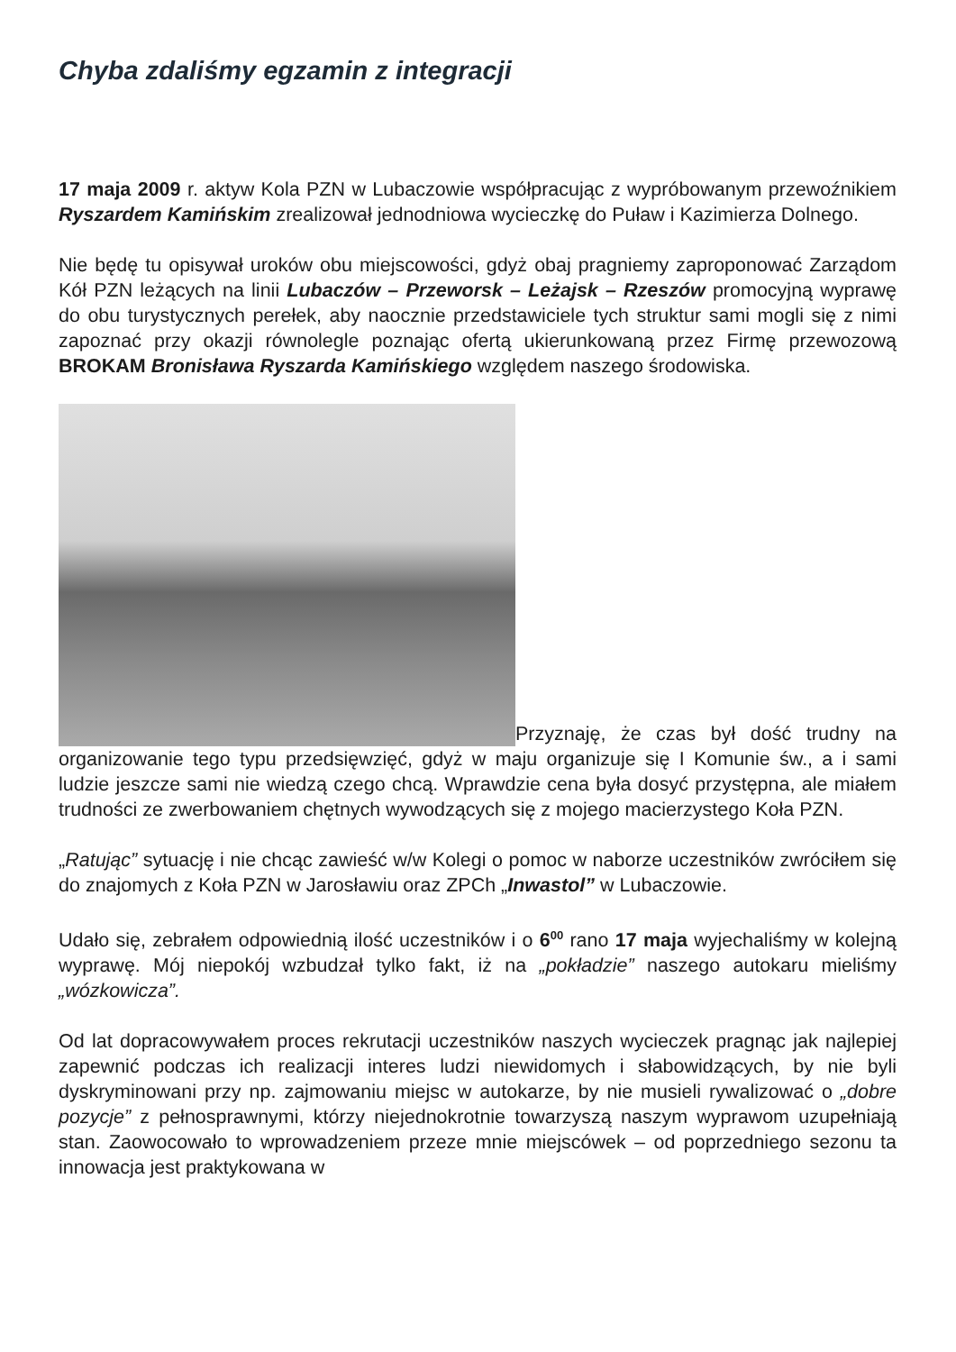Chyba zdaliśmy egzamin z integracji
17 maja 2009 r. aktyw Kola PZN w Lubaczowie współpracując z wypróbowanym przewoźnikiem Ryszardem Kamińskim zrealizował jednodniowa wycieczkę do Puław i Kazimierza Dolnego.
Nie będę tu opisywał uroków obu miejscowości, gdyż obaj pragniemy zaproponować Zarządom Kół PZN leżących na linii Lubaczów – Przeworsk – Leżajsk – Rzeszów promocyjną wyprawę do obu turystycznych perełek, aby naocznie przedstawiciele tych struktur sami mogli się z nimi zapoznać przy okazji równolegle poznając ofertą ukierunkowaną przez Firmę przewozową BROKAM Bronisława Ryszarda Kamińskiego względem naszego środowiska.
Przyznaję, że czas był dość trudny na organizowanie tego typu przedsięwzięć, gdyż w maju organizuje się I Komunie św., a i sami ludzie jeszcze sami nie wiedzą czego chcą. Wprawdzie cena była dosyć przystępna, ale miałem trudności ze zwerbowaniem chętnych wywodzących się z mojego macierzystego Koła PZN.
„Ratując” sytuację i nie chcąc zawieść w/w Kolegi o pomoc w naborze uczestników zwróciłem się do znajomych z Koła PZN w Jarosławiu oraz ZPCh „Inwastol” w Lubaczowie.
Udało się, zebrałem odpowiednią ilość uczestników i o 6<sup>00</sup> rano 17 maja wyjechaliśmy w kolejną wyprawę. Mój niepokój wzbudzał tylko fakt, iż na „pokładzie” naszego autokaru mieliśmy „wózkowicza”.
Od lat dopracowywałem proces rekrutacji uczestników naszych wycieczek pragnąc jak najlepiej zapewnić podczas ich realizacji interes ludzi niewidomych i słabowidzących, by nie byli dyskryminowani przy np. zajmowaniu miejsc w autokarze, by nie musieli rywalizować o „dobre pozycje” z pełnosprawnymi, którzy niejednokrotnie towarzyszą naszym wyprawom uzupełniają stan. Zaowocowało to wprowadzeniem przeze mnie miejscówek – od poprzedniego sezonu ta innowacja jest praktykowana w